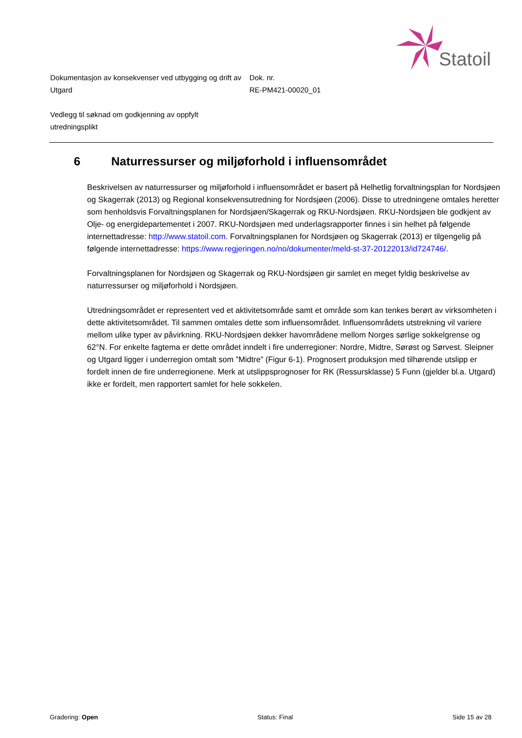Statoil
Dokumentasjon av konsekvenser ved utbygging og drift av Utgard
Dok. nr.
RE-PM421-00020_01
Vedlegg til søknad om godkjenning av oppfylt utredningsplikt
6 Naturressurser og miljøforhold i influensområdet
Beskrivelsen av naturressurser og miljøforhold i influensområdet er basert på Helhetlig forvaltningsplan for Nordsjøen og Skagerrak (2013) og Regional konsekvensutredning for Nordsjøen (2006). Disse to utredningene omtales heretter som henholdsvis Forvaltningsplanen for Nordsjøen/Skagerrak og RKU-Nordsjøen. RKU-Nordsjøen ble godkjent av Olje- og energidepartementet i 2007. RKU-Nordsjøen med underlagsrapporter finnes i sin helhet på følgende internettadresse: http://www.statoil.com. Forvaltningsplanen for Nordsjøen og Skagerrak (2013) er tilgengelig på følgende internettadresse: https://www.regjeringen.no/no/dokumenter/meld-st-37-20122013/id724746/.
Forvaltningsplanen for Nordsjøen og Skagerrak og RKU-Nordsjøen gir samlet en meget fyldig beskrivelse av naturressurser og miljøforhold i Nordsjøen.
Utredningsområdet er representert ved et aktivitetsområde samt et område som kan tenkes berørt av virksomheten i dette aktivitetsområdet. Til sammen omtales dette som influensområdet. Influensområdets utstrekning vil variere mellom ulike typer av påvirkning. RKU-Nordsjøen dekker havområdene mellom Norges sørlige sokkelgrense og 62°N. For enkelte fagtema er dette området inndelt i fire underregioner: Nordre, Midtre, Sørøst og Sørvest. Sleipner og Utgard ligger i underregion omtalt som ”Midtre” (Figur 6-1). Prognosert produksjon med tilhørende utslipp er fordelt innen de fire underregionene. Merk at utslippsprognoser for RK (Ressursklasse) 5 Funn (gjelder bl.a. Utgard) ikke er fordelt, men rapportert samlet for hele sokkelen.
Gradering: Open Status: Final Side 15 av 28